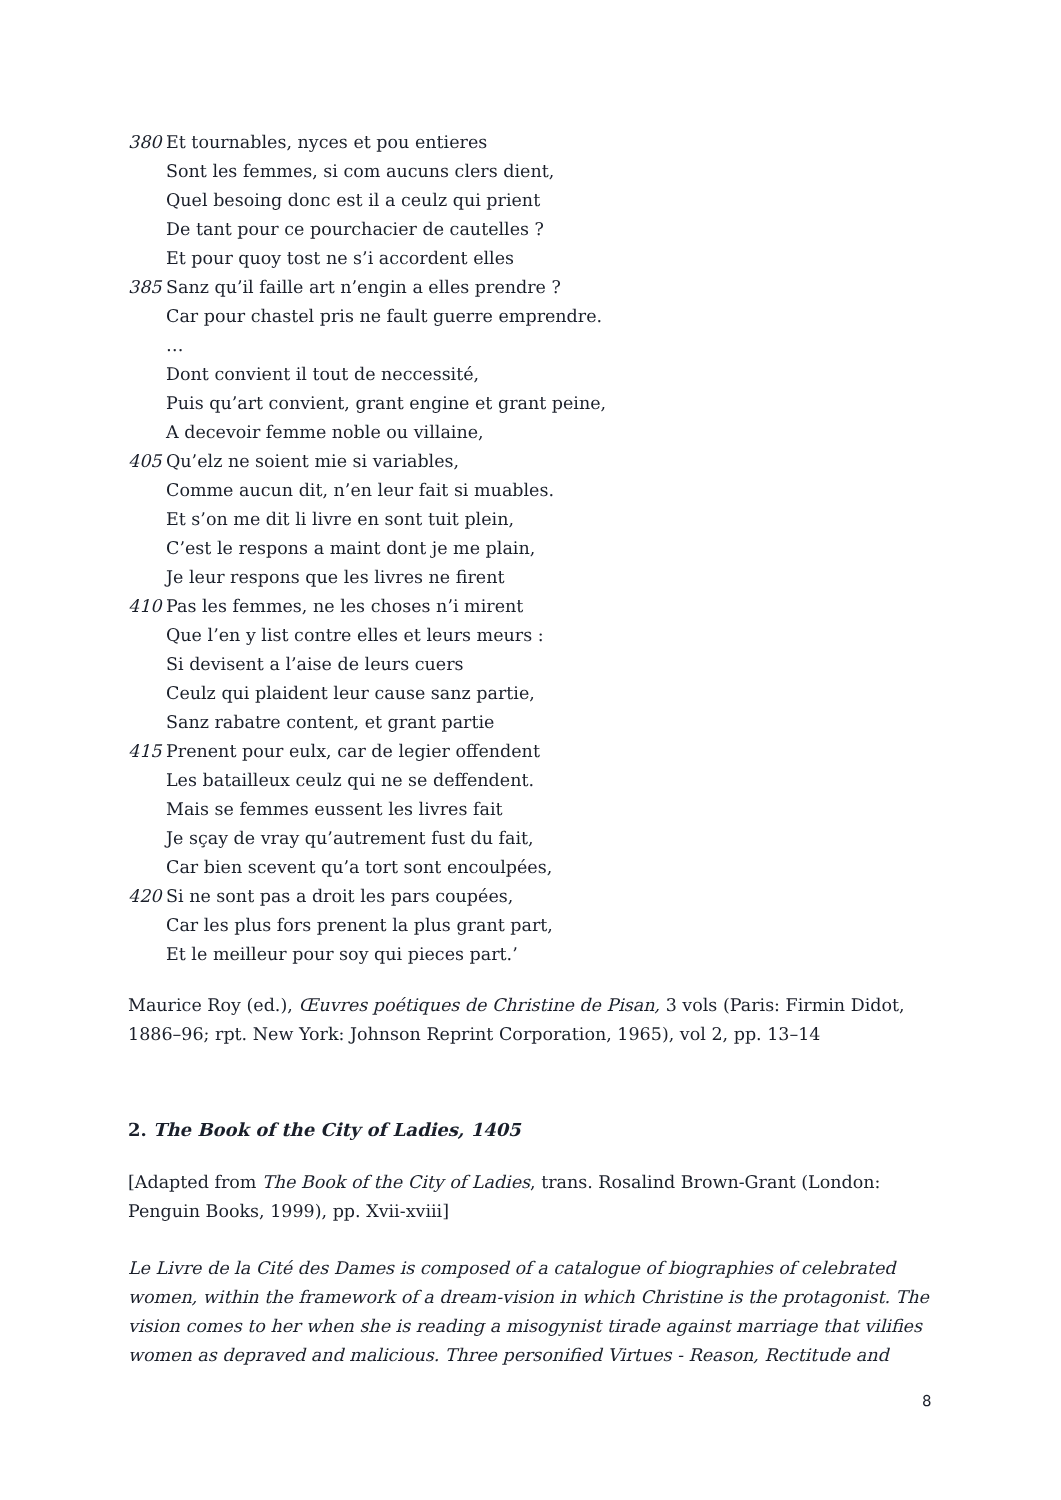380 Et tournables, nyces et pou entieres
Sont les femmes, si com aucuns clers dient,
Quel besoing donc est il a ceulz qui prient
De tant pour ce pourchacier de cautelles ?
Et pour quoy tost ne s’i accordent elles
385 Sanz qu’il faille art n’engin a elles prendre ?
Car pour chastel pris ne fault guerre emprendre.
…
Dont convient il tout de neccessité,
Puis qu’art convient, grant engine et grant peine,
A decevoir femme noble ou villaine,
405 Qu’elz ne soient mie si variables,
Comme aucun dit, n’en leur fait si muables.
Et s’on me dit li livre en sont tuit plein,
C’est le respons a maint dont je me plain,
Je leur respons que les livres ne firent
410 Pas les femmes, ne les choses n’i mirent
Que l’en y list contre elles et leurs meurs :
Si devisent a l’aise de leurs cuers
Ceulz qui plaident leur cause sanz partie,
Sanz rabatre content, et grant partie
415 Prenent pour eulx, car de legier offendent
Les batailleux ceulz qui ne se deffendent.
Mais se femmes eussent les livres fait
Je sçay de vray qu’autrement fust du fait,
Car bien scevent qu’a tort sont encoulpées,
420 Si ne sont pas a droit les pars coupées,
Car les plus fors prenent la plus grant part,
Et le meilleur pour soy qui pieces part.’
Maurice Roy (ed.), Œuvres poétiques de Christine de Pisan, 3 vols (Paris: Firmin Didot, 1886–96; rpt. New York: Johnson Reprint Corporation, 1965), vol 2, pp. 13–14
2. The Book of the City of Ladies, 1405
[Adapted from The Book of the City of Ladies, trans. Rosalind Brown-Grant (London: Penguin Books, 1999), pp. Xvii-xviii]
Le Livre de la Cité des Dames is composed of a catalogue of biographies of celebrated women, within the framework of a dream-vision in which Christine is the protagonist. The vision comes to her when she is reading a misogynist tirade against marriage that vilifies women as depraved and malicious. Three personified Virtues - Reason, Rectitude and
8